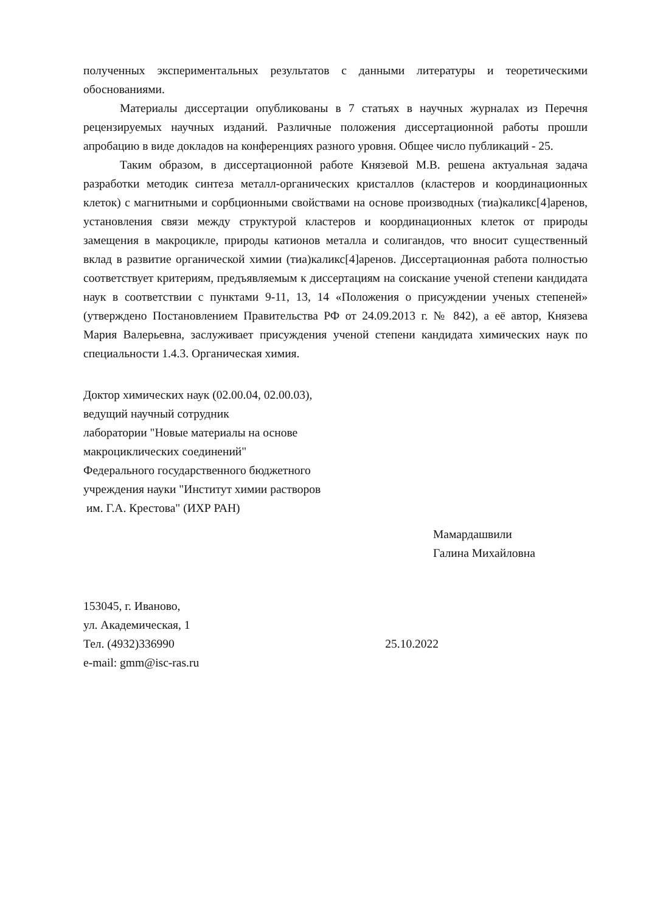полученных экспериментальных результатов с данными литературы и теоретическими обоснованиями.
Материалы диссертации опубликованы в 7 статьях в научных журналах из Перечня рецензируемых научных изданий. Различные положения диссертационной работы прошли апробацию в виде докладов на конференциях разного уровня. Общее число публикаций - 25.
Таким образом, в диссертационной работе Князевой М.В. решена актуальная задача разработки методик синтеза металл-органических кристаллов (кластеров и координационных клеток) с магнитными и сорбционными свойствами на основе производных (тиа)каликс[4]аренов, установления связи между структурой кластеров и координационных клеток от природы замещения в макроцикле, природы катионов металла и солигандов, что вносит существенный вклад в развитие органической химии (тиа)каликс[4]аренов. Диссертационная работа полностью соответствует критериям, предъявляемым к диссертациям на соискание ученой степени кандидата наук в соответствии с пунктами 9-11, 13, 14 «Положения о присуждении ученых степеней» (утверждено Постановлением Правительства РФ от 24.09.2013 г. № 842), а её автор, Князева Мария Валерьевна, заслуживает присуждения ученой степени кандидата химических наук по специальности 1.4.3. Органическая химия.
Доктор химических наук (02.00.04, 02.00.03),
ведущий научный сотрудник
лаборатории "Новые материалы на основе
макроциклических соединений"
Федерального государственного бюджетного
учреждения науки "Институт химии растворов
им. Г.А. Крестова" (ИХР РАН)
Мамардашвили
Галина Михайловна
153045, г. Иваново,
ул. Академическая, 1
Тел. (4932)336990
e-mail: gmm@isc-ras.ru
25.10.2022